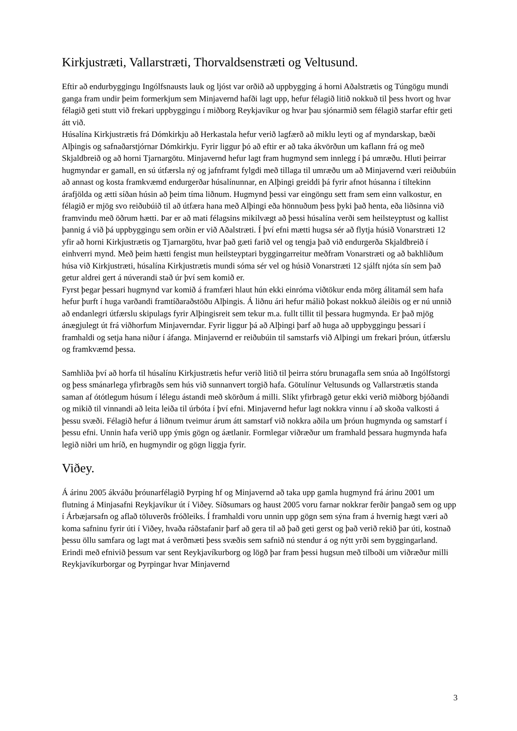Kirkjustræti, Vallarstræti, Thorvaldsenstræti og Veltusund.
Eftir að endurbyggingu Ingólfsnausts lauk og ljóst var orðið að uppbygging á horni Aðalstrætis og Túngögu mundi ganga fram undir þeim formerkjum sem Minjavernd hafði lagt upp, hefur félagið litið nokkuð til þess hvort og hvar félagið geti stutt við frekari uppbyggingu í miðborg Reykjavíkur og hvar þau sjónarmið sem félagið starfar eftir geti átt við.
Húsalína Kirkjustrætis frá Dómkirkju að Herkastala hefur verið lagfærð að miklu leyti og af myndarskap, bæði Alþingis og safnaðarstjórnar Dómkirkju. Fyrir liggur þó að eftir er að taka ákvörðun um kaflann frá og með Skjaldbreið og að horni Tjarnargötu. Minjavernd hefur lagt fram hugmynd sem innlegg í þá umræðu. Hluti þeirrar hugmyndar er gamall, en sú útfærsla ný og jafnframt fylgdi með tillaga til umræðu um að Minjavernd væri reiðubúin að annast og kosta framkvæmd endurgerðar húsalínunnar, en Alþingi greiddi þá fyrir afnot húsanna í tiltekinn árafjölda og ætti síðan húsin að þeim tíma liðnum. Hugmynd þessi var eingöngu sett fram sem einn valkostur, en félagið er mjög svo reiðubúið til að útfæra hana með Alþingi eða hönnuðum þess þyki það henta, eða liðsinna við framvindu með öðrum hætti. Þar er að mati félagsins mikilvægt að þessi húsalína verði sem heilsteyptust og kallist
þannig á við þá uppbyggingu sem orðin er við Aðalstræti. Í því efni mætti hugsa sér að flytja húsið Vonarstræti 12 yfir að horni Kirkjustrætis og Tjarnargötu, hvar það gæti farið vel og tengja það við endurgerða Skjaldbreið í einhverri mynd. Með þeim hætti fengist mun heilsteyptari byggingarreitur meðfram Vonarstræti og að bakhliðum húsa við Kirkjustræti, húsalína Kirkjustrætis mundi sóma sér vel og húsið Vonarstræti 12 sjálft njóta sín sem það getur aldrei gert á núverandi stað úr því sem komið er.
Fyrst þegar þessari hugmynd var komið á framfæri hlaut hún ekki einróma viðtökur enda mörg álitamál sem hafa hefur þurft í huga varðandi framtíðaraðstöðu Alþingis. Á liðnu ári hefur málið þokast nokkuð áleiðis og er nú unnið að endanlegri útfærslu skipulags fyrir Alþingisreit sem tekur m.a. fullt tillit til þessara hugmynda. Er það mjög ánægjulegt út frá viðhorfum Minjaverndar. Fyrir liggur þá að Alþingi þarf að huga að uppbyggingu þessari í framhaldi og setja hana niður í áfanga. Minjavernd er reiðubúin til samstarfs við Alþingi um frekari þróun, útfærslu og framkvæmd þessa.
Samhliða því að horfa til húsalínu Kirkjustrætis hefur verið litið til þeirra stóru brunagafla sem snúa að Ingólfstorgi og þess smánarlega yfirbragðs sem hús við sunnanvert torgið hafa. Götulínur Veltusunds og Vallarstrætis standa saman af ótótlegum húsum í lélegu ástandi með skörðum á milli. Slíkt yfirbragð getur ekki verið miðborg bjóðandi og mikið til vinnandi að leita leiða til úrbóta í því efni. Minjavernd hefur lagt nokkra vinnu í að skoða valkosti á þessu svæði. Félagið hefur á liðnum tveimur árum átt samstarf við nokkra aðila um þróun hugmynda og samstarf í þessu efni. Unnin hafa verið upp ýmis gögn og áætlanir. Formlegar viðræður um framhald þessara hugmynda hafa legið niðri um hríð, en hugmyndir og gögn liggja fyrir.
Viðey.
Á árinu 2005 ákváðu þróunarfélagið Þyrping hf og Minjavernd að taka upp gamla hugmynd frá árinu 2001 um flutning á Minjasafni Reykjavíkur út í Viðey. Síðsumars og haust 2005 voru farnar nokkrar ferðir þangað sem og upp í Árbæjarsafn og aflað töluverðs fróðleiks. Í framhaldi voru unnin upp gögn sem sýna fram á hvernig hægt væri að koma safninu fyrir úti í Viðey, hvaða ráðstafanir þarf að gera til að það geti gerst og það verið rekið þar úti, kostnað þessu öllu samfara og lagt mat á verðmæti þess svæðis sem safnið nú stendur á og nýtt yrði sem byggingarland. Erindi með efnivið þessum var sent Reykjavíkurborg og lögð þar fram þessi hugsun með tilboði um viðræður milli Reykjavíkurborgar og Þyrpingar hvar Minjavernd
3